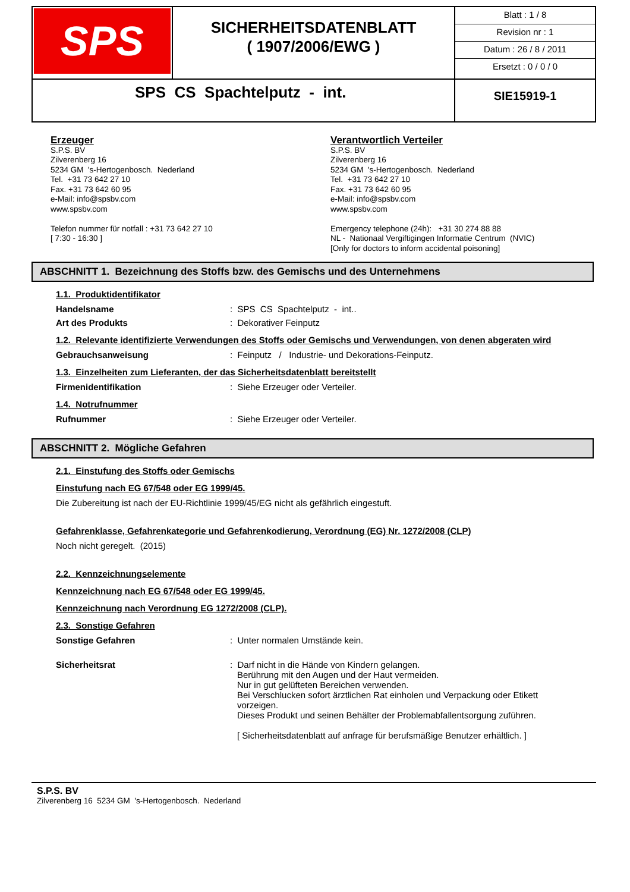| SPS | SICHERHEITSDATENBLATT ( 1907/2006/EWG ) | Blatt : 1 / 8 Revision nr : 1 Datum : 26 / 8 / 2011 Ersetzt : 0 / 0 / 0 |
| SPS CS Spachtelputz - int. | | SIE15919-1 |
Erzeuger
S.P.S. BV
Zilverenberg 16
5234 GM 's-Hertogenbosch. Nederland
Tel. +31 73 642 27 10
Fax. +31 73 642 60 95
e-Mail: info@spsbv.com
www.spsbv.com
Telefon nummer für notfall : +31 73 642 27 10
[ 7:30 - 16:30 ]
Verantwortlich Verteiler
S.P.S. BV
Zilverenberg 16
5234 GM 's-Hertogenbosch. Nederland
Tel. +31 73 642 27 10
Fax. +31 73 642 60 95
e-Mail: info@spsbv.com
www.spsbv.com
Emergency telephone (24h): +31 30 274 88 88
NL - Nationaal Vergiftigingen Informatie Centrum (NVIC)
[Only for doctors to inform accidental poisoning]
ABSCHNITT 1. Bezeichnung des Stoffs bzw. des Gemischs und des Unternehmens
1.1. Produktidentifikator
Handelsname : SPS CS Spachtelputz - int..
Art des Produkts : Dekorativer Feinputz
1.2. Relevante identifizierte Verwendungen des Stoffs oder Gemischs und Verwendungen, von denen abgeraten wird
Gebrauchsanweisung : Feinputz / Industrie- und Dekorations-Feinputz.
1.3. Einzelheiten zum Lieferanten, der das Sicherheitsdatenblatt bereitstellt
Firmenidentifikation : Siehe Erzeuger oder Verteiler.
1.4. Notrufnummer
Rufnummer : Siehe Erzeuger oder Verteiler.
ABSCHNITT 2. Mögliche Gefahren
2.1. Einstufung des Stoffs oder Gemischs
Einstufung nach EG 67/548 oder EG 1999/45.
Die Zubereitung ist nach der EU-Richtlinie 1999/45/EG nicht als gefährlich eingestuft.
Gefahrenklasse, Gefahrenkategorie und Gefahrenkodierung, Verordnung (EG) Nr. 1272/2008 (CLP)
Noch nicht geregelt. (2015)
2.2. Kennzeichnungselemente
Kennzeichnung nach EG 67/548 oder EG 1999/45.
Kennzeichnung nach Verordnung EG 1272/2008 (CLP).
2.3. Sonstige Gefahren
Sonstige Gefahren : Unter normalen Umstände kein.
Sicherheitsrat : Darf nicht in die Hände von Kindern gelangen.
Berührung mit den Augen und der Haut vermeiden.
Nur in gut gelüfteten Bereichen verwenden.
Bei Verschlucken sofort ärztlichen Rat einholen und Verpackung oder Etikett vorzeigen.
Dieses Produkt und seinen Behälter der Problemabfallentsorgung zuführen.
[ Sicherheitsdatenblatt auf anfrage für berufsmäßige Benutzer erhältlich. ]
S.P.S. BV
Zilverenberg 16 5234 GM 's-Hertogenbosch. Nederland